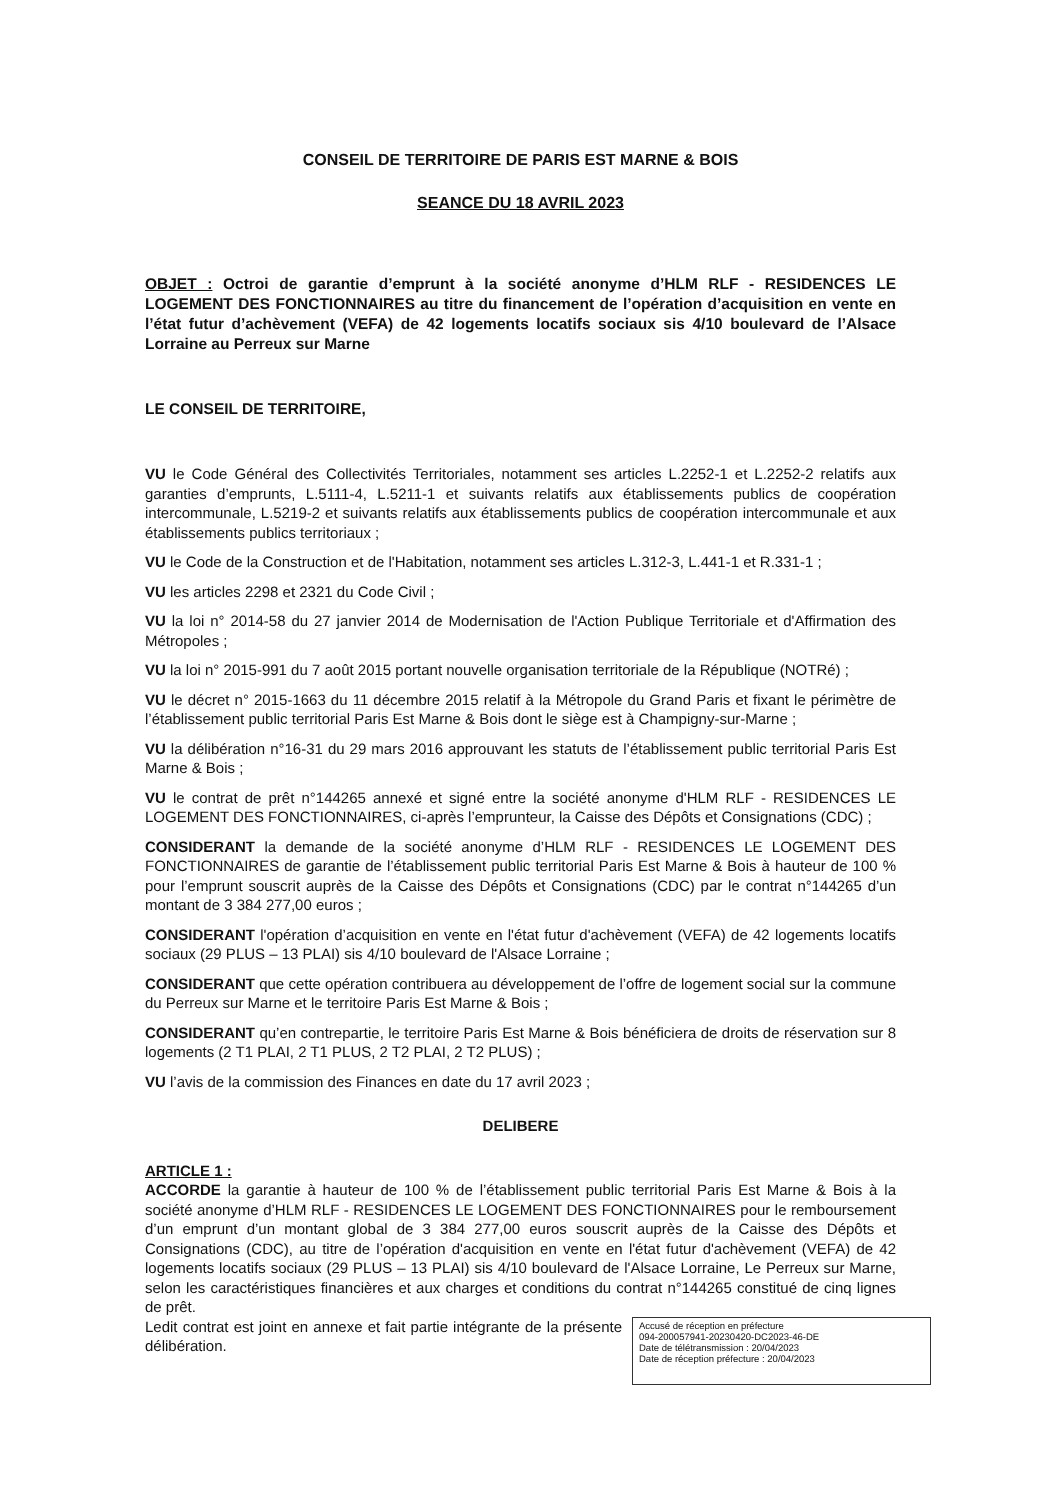CONSEIL DE TERRITOIRE DE PARIS EST MARNE & BOIS
SEANCE DU 18 AVRIL 2023
OBJET : Octroi de garantie d’emprunt à la société anonyme d’HLM RLF - RESIDENCES LE LOGEMENT DES FONCTIONNAIRES au titre du financement de l’opération d’acquisition en vente en l’état futur d’achèvement (VEFA) de 42 logements locatifs sociaux sis 4/10 boulevard de l’Alsace Lorraine au Perreux sur Marne
LE CONSEIL DE TERRITOIRE,
VU le Code Général des Collectivités Territoriales, notamment ses articles L.2252-1 et L.2252-2 relatifs aux garanties d’emprunts, L.5111-4, L.5211-1 et suivants relatifs aux établissements publics de coopération intercommunale, L.5219-2 et suivants relatifs aux établissements publics de coopération intercommunale et aux établissements publics territoriaux ;
VU le Code de la Construction et de l'Habitation, notamment ses articles L.312-3, L.441-1 et R.331-1 ;
VU les articles 2298 et 2321 du Code Civil ;
VU la loi n° 2014-58 du 27 janvier 2014 de Modernisation de l'Action Publique Territoriale et d'Affirmation des Métropoles ;
VU la loi n° 2015-991 du 7 août 2015 portant nouvelle organisation territoriale de la République (NOTRé) ;
VU le décret n° 2015-1663 du 11 décembre 2015 relatif à la Métropole du Grand Paris et fixant le périmètre de l’établissement public territorial Paris Est Marne & Bois dont le siège est à Champigny-sur-Marne ;
VU la délibération n°16-31 du 29 mars 2016 approuvant les statuts de l’établissement public territorial Paris Est Marne & Bois ;
VU le contrat de prêt n°144265 annexé et signé entre la société anonyme d'HLM RLF - RESIDENCES LE LOGEMENT DES FONCTIONNAIRES, ci-après l’emprunteur, la Caisse des Dépôts et Consignations (CDC) ;
CONSIDERANT la demande de la société anonyme d’HLM RLF - RESIDENCES LE LOGEMENT DES FONCTIONNAIRES de garantie de l’établissement public territorial Paris Est Marne & Bois à hauteur de 100 % pour l’emprunt souscrit auprès de la Caisse des Dépôts et Consignations (CDC) par le contrat n°144265 d’un montant de 3 384 277,00 euros ;
CONSIDERANT l'opération d’acquisition en vente en l'état futur d'achèvement (VEFA) de 42 logements locatifs sociaux (29 PLUS – 13 PLAI) sis 4/10 boulevard de l'Alsace Lorraine ;
CONSIDERANT que cette opération contribuera au développement de l’offre de logement social sur la commune du Perreux sur Marne et le territoire Paris Est Marne & Bois ;
CONSIDERANT qu’en contrepartie, le territoire Paris Est Marne & Bois bénéficiera de droits de réservation sur 8 logements (2 T1 PLAI, 2 T1 PLUS, 2 T2 PLAI, 2 T2 PLUS) ;
VU l’avis de la commission des Finances en date du 17 avril 2023 ;
DELIBERE
ARTICLE 1 :
ACCORDE la garantie à hauteur de 100 % de l’établissement public territorial Paris Est Marne & Bois à la société anonyme d’HLM RLF - RESIDENCES LE LOGEMENT DES FONCTIONNAIRES pour le remboursement d’un emprunt d’un montant global de 3 384 277,00 euros souscrit auprès de la Caisse des Dépôts et Consignations (CDC), au titre de l’opération d'acquisition en vente en l'état futur d'achèvement (VEFA) de 42 logements locatifs sociaux (29 PLUS – 13 PLAI) sis 4/10 boulevard de l'Alsace Lorraine, Le Perreux sur Marne, selon les caractéristiques financières et aux charges et conditions du contrat n°144265 constitué de cinq lignes de prêt.
Accusé de réception en préfecture
094-200057941-20230420-DC2023-46-DE
Date de télétransmission : 20/04/2023
Date de réception préfecture : 20/04/2023
Ledit contrat est joint en annexe et fait partie intégrante de la présente délibération.